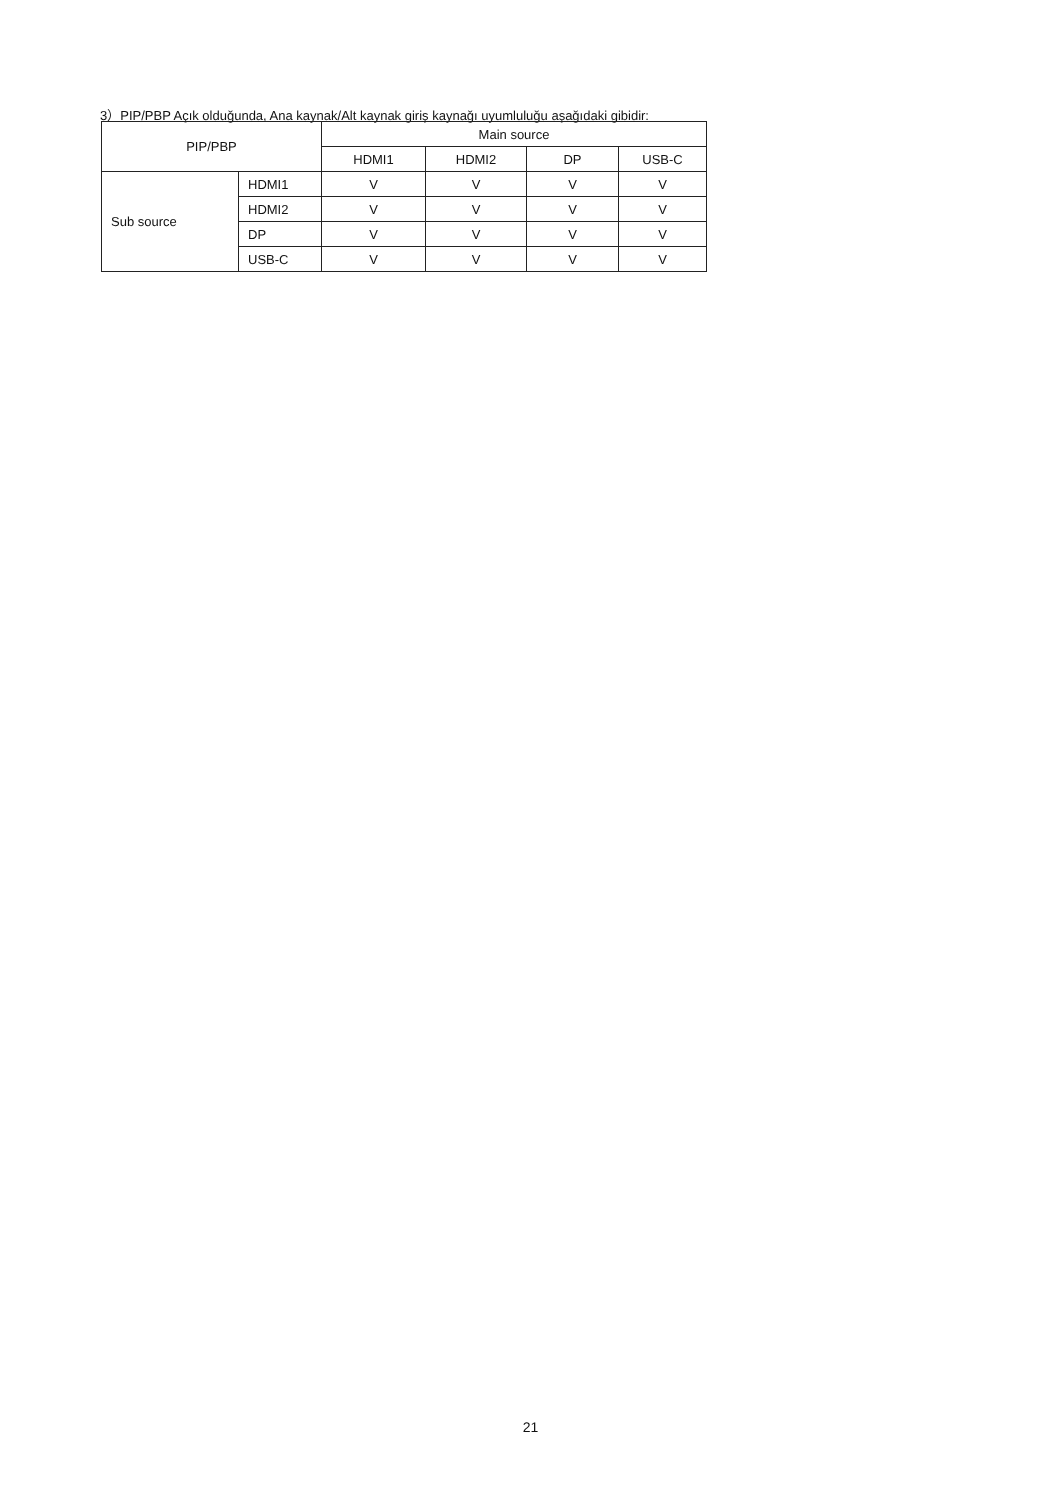3）PIP/PBP Açık olduğunda, Ana kaynak/Alt kaynak giriş kaynağı uyumluluğu aşağıdaki gibidir:
| PIP/PBP | | Main source | | | |
| --- | --- | --- | --- | --- | --- |
| | | HDMI1 | HDMI2 | DP | USB-C |
| Sub source | HDMI1 | V | V | V | V |
| | HDMI2 | V | V | V | V |
| | DP | V | V | V | V |
| | USB-C | V | V | V | V |
21